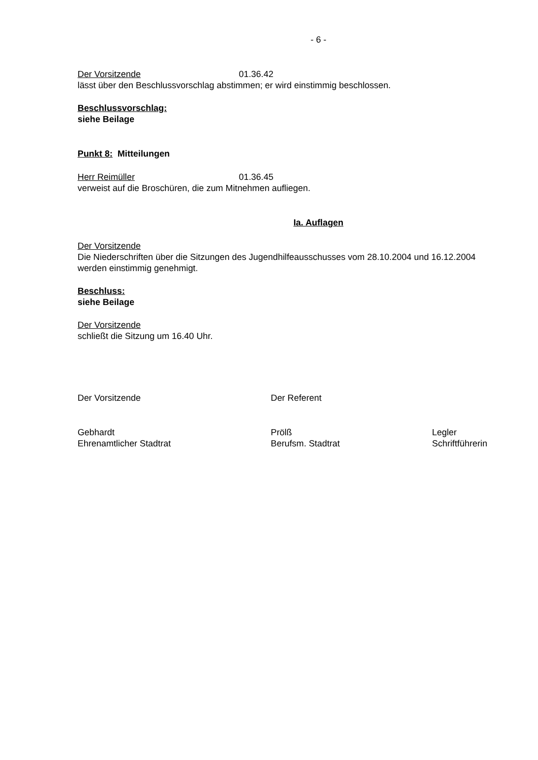- 6 -
Der Vorsitzende 01.36.42
lässt über den Beschlussvorschlag abstimmen; er wird einstimmig beschlossen.
Beschlussvorschlag:
siehe Beilage
Punkt 8: Mitteilungen
Herr Reimüller 01.36.45
verweist auf die Broschüren, die zum Mitnehmen aufliegen.
Ia. Auflagen
Der Vorsitzende
Die Niederschriften über die Sitzungen des Jugendhilfeausschusses vom 28.10.2004 und 16.12.2004 werden einstimmig genehmigt.
Beschluss:
siehe Beilage
Der Vorsitzende
schließt die Sitzung um 16.40 Uhr.
Der Vorsitzende Der Referent
Gebhardt
Ehrenamtlicher Stadtrat Prölß
Berufsm. Stadtrat Legler
Schriftführerin